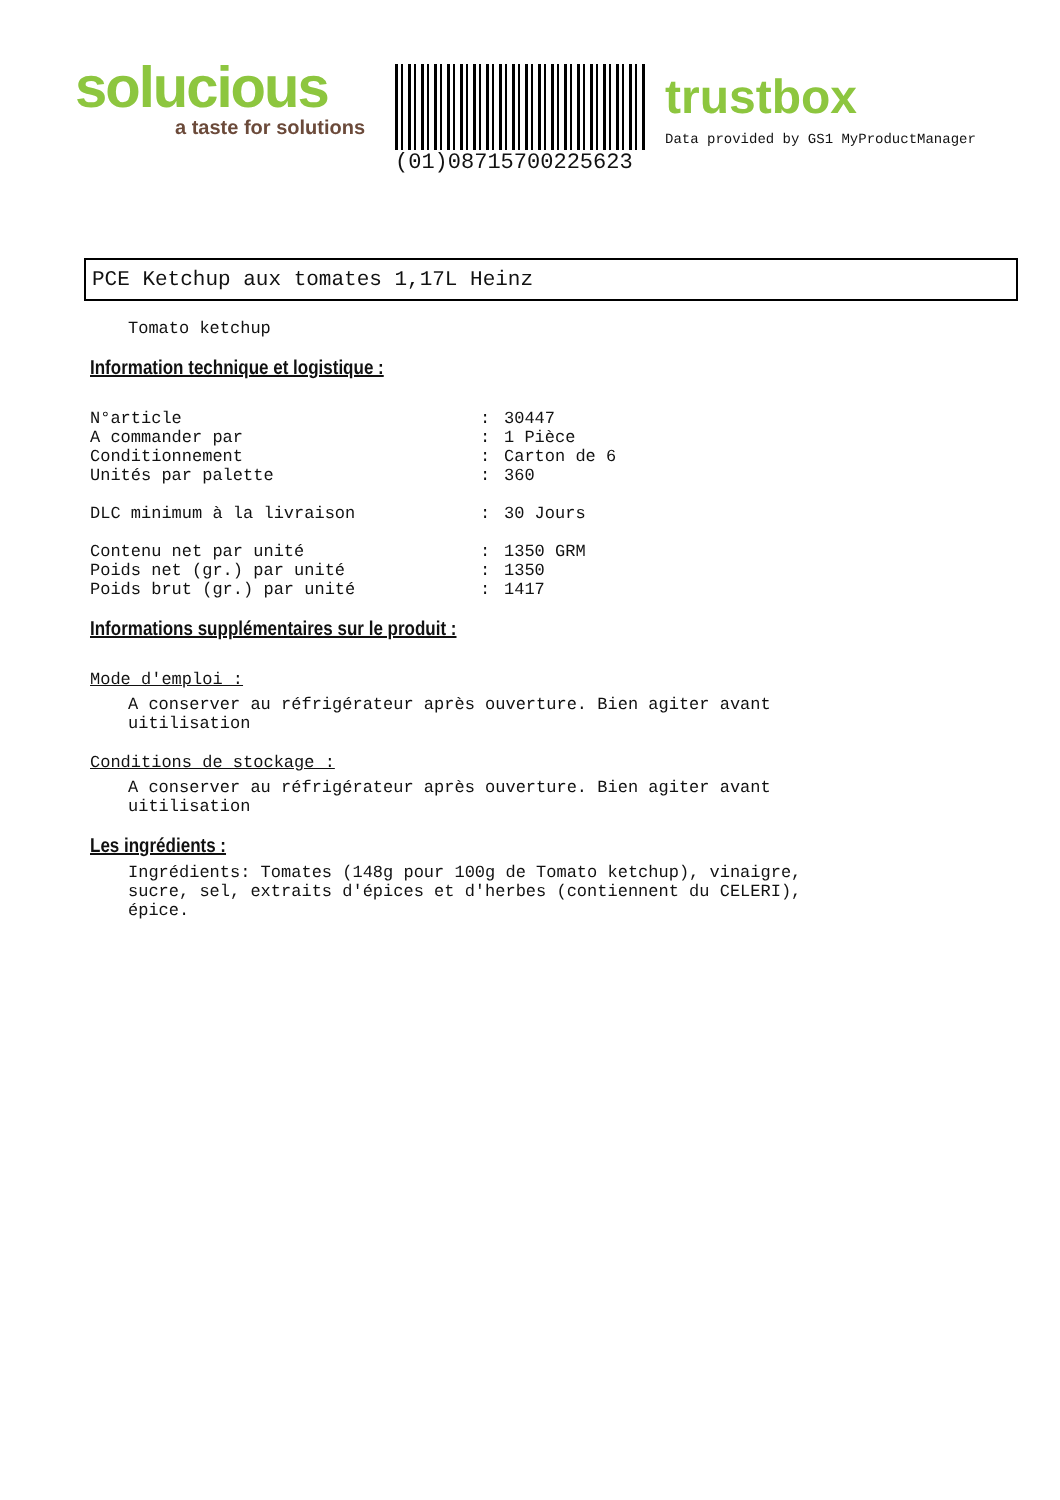solucious
a taste for solutions
(01)08715700225623
trustbox
Data provided by GS1 MyProductManager
PCE Ketchup aux tomates 1,17L Heinz
Tomato ketchup
Information technique et logistique :
| N°article | : | 30447 |
| A commander par | : | 1 Pièce |
| Conditionnement | : | Carton de 6 |
| Unités par palette | : | 360 |
| DLC minimum à la livraison | : | 30 Jours |
| Contenu net par unité | : | 1350 GRM |
| Poids net (gr.) par unité | : | 1350 |
| Poids brut (gr.) par unité | : | 1417 |
Informations supplémentaires sur le produit :
Mode d'emploi :
A conserver au réfrigérateur après ouverture. Bien agiter avant uitilisation
Conditions de stockage :
A conserver au réfrigérateur après ouverture. Bien agiter avant uitilisation
Les ingrédients :
Ingrédients: Tomates (148g pour 100g de Tomato ketchup), vinaigre, sucre, sel, extraits d'épices et d'herbes (contiennent du CELERI), épice.